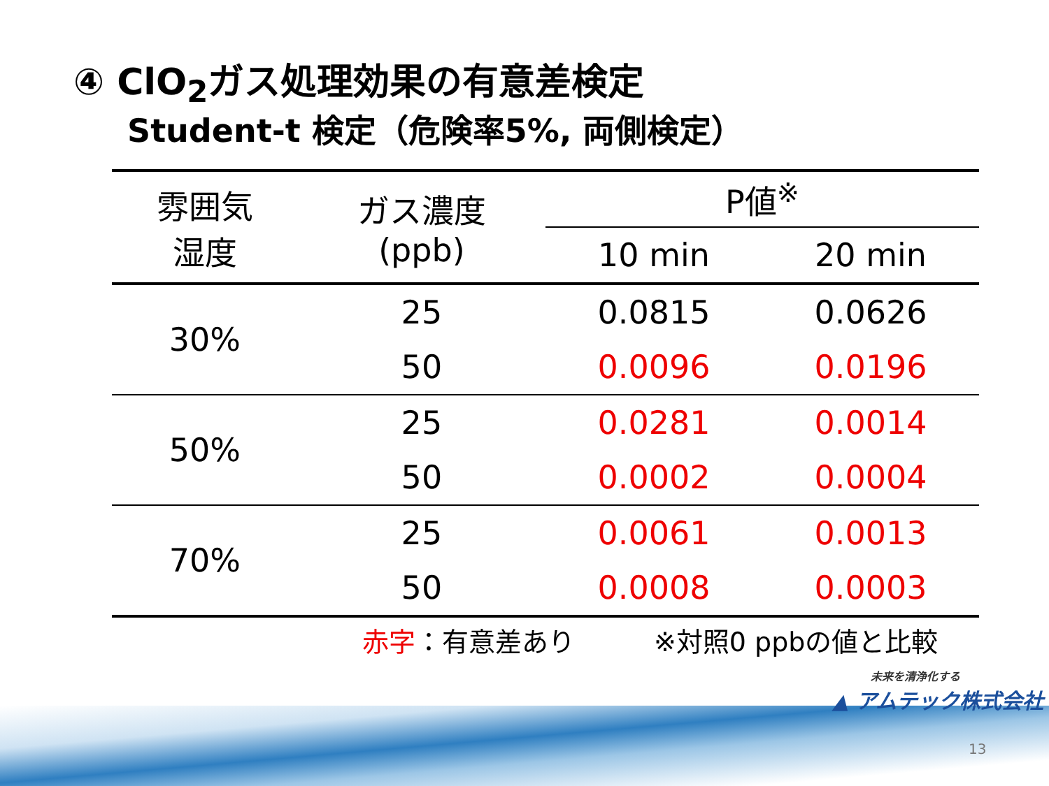④ ClO<sub>2</sub>ガス処理効果の有意差検定
Student-t 検定（危険率5%, 両側検定）
| 雰囲気 湿度 | ガス濃度 (ppb) | P値<sup>※</sup> | |
| --- | --- | --- | --- |
| | | 10 min | 20 min |
| 30% | 25 | 0.0815 | 0.0626 |
| | 50 | 0.0096 | 0.0196 |
| 50% | 25 | 0.0281 | 0.0014 |
| | 50 | 0.0002 | 0.0004 |
| 70% | 25 | 0.0061 | 0.0013 |
| | 50 | 0.0008 | 0.0003 |
赤字：有意差あり ※対照0 ppbの値と比較
未来を清浄化する
▲ アムテック株式会社
13